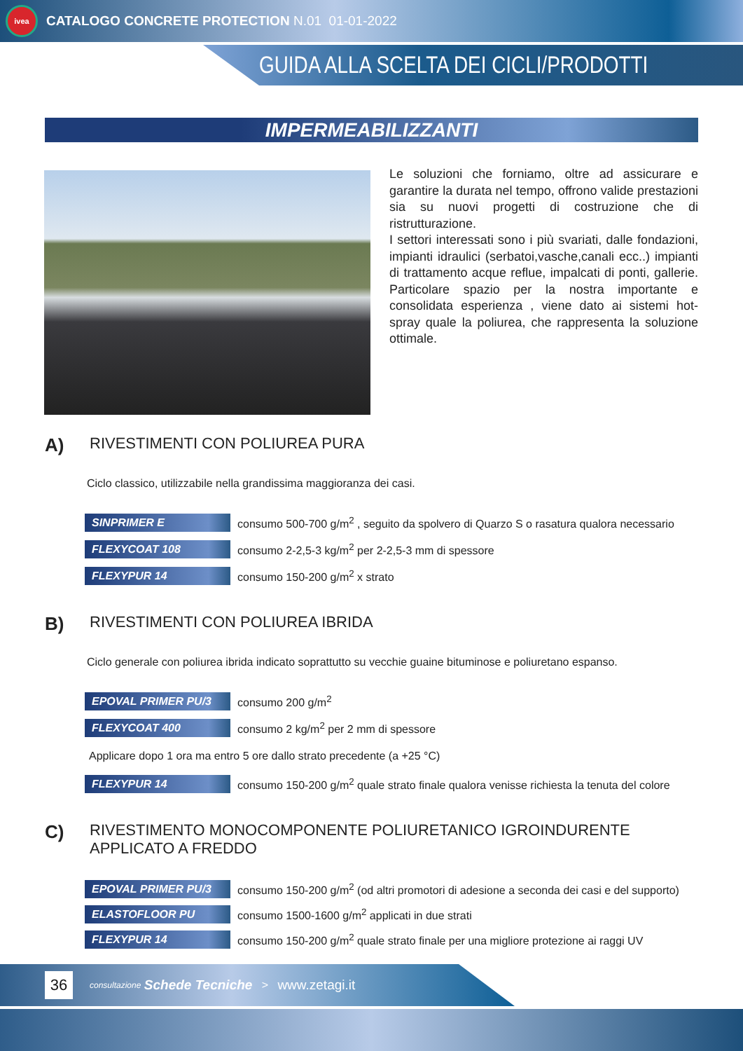ivea
CATALOGO CONCRETE PROTECTION N.01 01-01-2022
GUIDA ALLA SCELTA DEI CICLI/PRODOTTI
IMPERMEABILIZZANTI
Le soluzioni che forniamo, oltre ad assicurare e garantire la durata nel tempo, offrono valide prestazioni sia su nuovi progetti di costruzione che di ristrutturazione.
I settori interessati sono i più svariati, dalle fondazioni, impianti idraulici (serbatoi,vasche,canali ecc..) impianti di trattamento acque reflue, impalcati di ponti, gallerie. Particolare spazio per la nostra importante e consolidata esperienza , viene dato ai sistemi hot-spray quale la poliurea, che rappresenta la soluzione ottimale.
A) RIVESTIMENTI CON POLIUREA PURA
Ciclo classico, utilizzabile nella grandissima maggioranza dei casi.
| SINPRIMER E | consumo 500-700 g/m<sup>2</sup> , seguito da spolvero di Quarzo S o rasatura qualora necessario |
| FLEXYCOAT 108 | consumo 2-2,5-3 kg/m<sup>2</sup> per 2-2,5-3 mm di spessore |
| FLEXYPUR 14 | consumo 150-200 g/m<sup>2</sup> x strato |
B) RIVESTIMENTI CON POLIUREA IBRIDA
Ciclo generale con poliurea ibrida indicato soprattutto su vecchie guaine bituminose e poliuretano espanso.
| EPOVAL PRIMER PU/3 | consumo 200 g/m<sup>2</sup> |
| FLEXYCOAT 400 | consumo 2 kg/m<sup>2</sup> per 2 mm di spessore |
| Applicare dopo 1 ora ma entro 5 ore dallo strato precedente (a +25 °C) | |
| FLEXYPUR 14 | consumo 150-200 g/m<sup>2</sup> quale strato finale qualora venisse richiesta la tenuta del colore |
C) RIVESTIMENTO MONOCOMPONENTE POLIURETANICO IGROINDURENTE APPLICATO A FREDDO
| EPOVAL PRIMER PU/3 | consumo 150-200 g/m<sup>2</sup> (od altri promotori di adesione a seconda dei casi e del supporto) |
| ELASTOFLOOR PU | consumo 1500-1600 g/m<sup>2</sup> applicati in due strati |
| FLEXYPUR 14 | consumo 150-200 g/m<sup>2</sup> quale strato finale per una migliore protezione ai raggi UV |
36
consultazione Schede Tecniche > www.zetagi.it